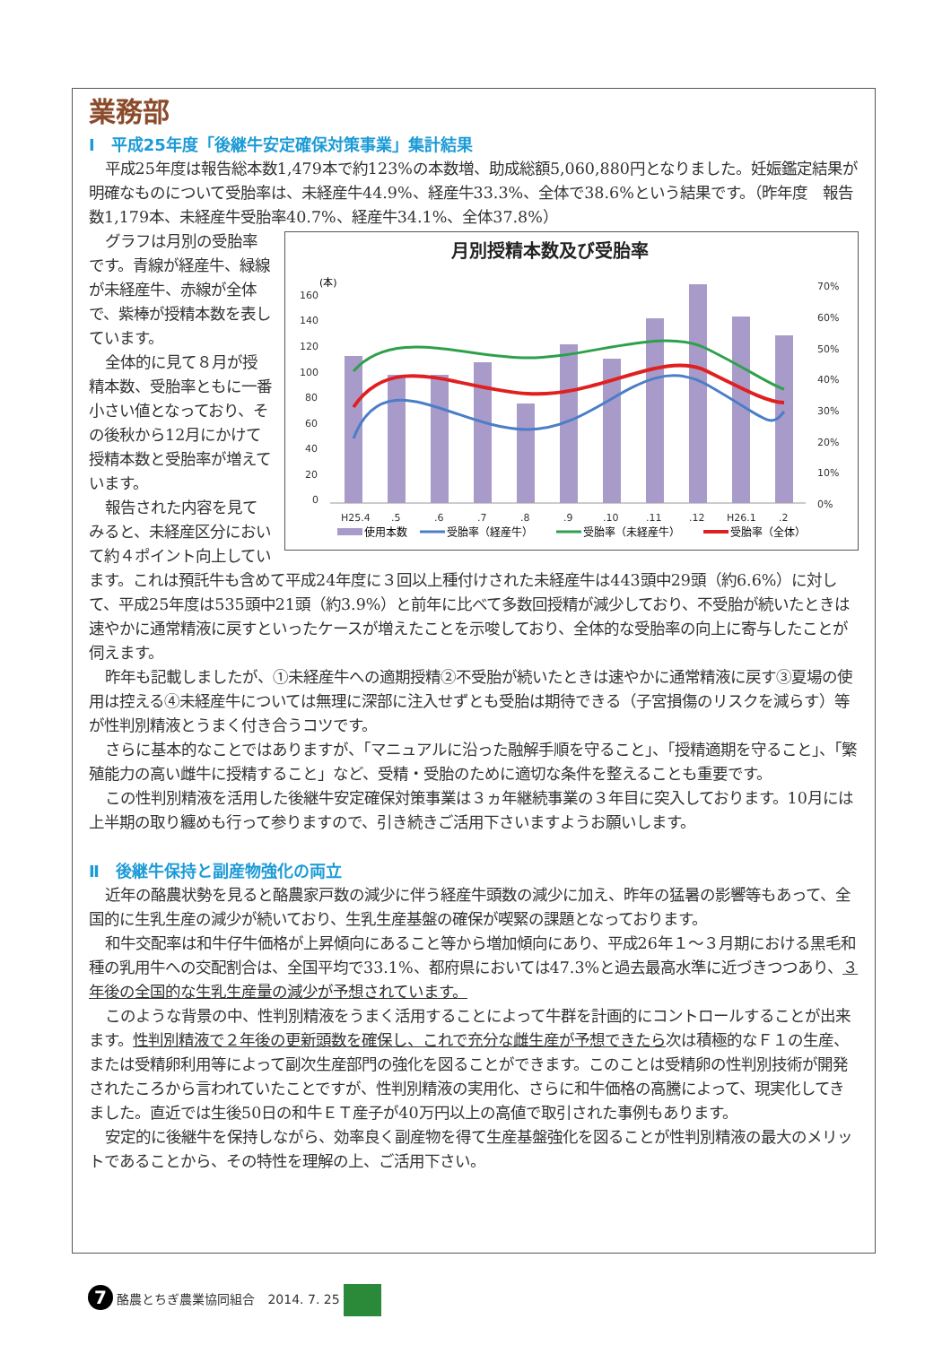業務部
Ⅰ　平成25年度「後継牛安定確保対策事業」集計結果
平成25年度は報告総本数1,479本で約123%の本数増、助成総額5,060,880円となりました。妊娠鑑定結果が明確なものについて受胎率は、未経産牛44.9%、経産牛33.3%、全体で38.6%という結果です。（昨年度　報告数1,179本、未経産牛受胎率40.7%、経産牛34.1%、全体37.8%）
月別授精本数及び受胎率
(本)
160
140
120
100
80
60
40
20
0
70%
60%
50%
40%
30%
20%
10%
0%
H25.4
.5
.6
.7
.8
.9
.10
.11
.12
H26.1
.2
使用本数
受胎率（経産牛）
受胎率（未経産牛）
受胎率（全体）
グラフは月別の受胎率です。青線が経産牛、緑線が未経産牛、赤線が全体で、紫棒が授精本数を表しています。
全体的に見て８月が授精本数、受胎率ともに一番小さい値となっており、その後秋から12月にかけて授精本数と受胎率が増えています。
報告された内容を見てみると、未経産区分において約４ポイント向上しています。これは預託牛も含めて平成24年度に３回以上種付けされた未経産牛は443頭中29頭（約6.6%）に対して、平成25年度は535頭中21頭（約3.9%）と前年に比べて多数回授精が減少しており、不受胎が続いたときは速やかに通常精液に戻すといったケースが増えたことを示唆しており、全体的な受胎率の向上に寄与したことが伺えます。
昨年も記載しましたが、①未経産牛への適期授精②不受胎が続いたときは速やかに通常精液に戻す③夏場の使用は控える④未経産牛については無理に深部に注入せずとも受胎は期待できる（子宮損傷のリスクを減らす）等が性判別精液とうまく付き合うコツです。
さらに基本的なことではありますが、「マニュアルに沿った融解手順を守ること」、「授精適期を守ること」、「繁殖能力の高い雌牛に授精すること」など、受精・受胎のために適切な条件を整えることも重要です。
この性判別精液を活用した後継牛安定確保対策事業は３ヵ年継続事業の３年目に突入しております。10月には上半期の取り纏めも行って参りますので、引き続きご活用下さいますようお願いします。
Ⅱ　後継牛保持と副産物強化の両立
近年の酪農状勢を見ると酪農家戸数の減少に伴う経産牛頭数の減少に加え、昨年の猛暑の影響等もあって、全国的に生乳生産の減少が続いており、生乳生産基盤の確保が喫緊の課題となっております。
和牛交配率は和牛仔牛価格が上昇傾向にあること等から増加傾向にあり、平成26年１～３月期における黒毛和種の乳用牛への交配割合は、全国平均で33.1%、都府県においては47.3%と過去最高水準に近づきつつあり、３年後の全国的な生乳生産量の減少が予想されています。
このような背景の中、性判別精液をうまく活用することによって牛群を計画的にコントロールすることが出来ます。性判別精液で２年後の更新頭数を確保し、これで充分な雌生産が予想できたら次は積極的なＦ１の生産、または受精卵利用等によって副次生産部門の強化を図ることができます。このことは受精卵の性判別技術が開発されたころから言われていたことですが、性判別精液の実用化、さらに和牛価格の高騰によって、現実化してきました。直近では生後50日の和牛ＥＴ産子が40万円以上の高値で取引された事例もあります。
安定的に後継牛を保持しながら、効率良く副産物を得て生産基盤強化を図ることが性判別精液の最大のメリットであることから、その特性を理解の上、ご活用下さい。
7 酪農とちぎ農業協同組合　2014. 7. 25